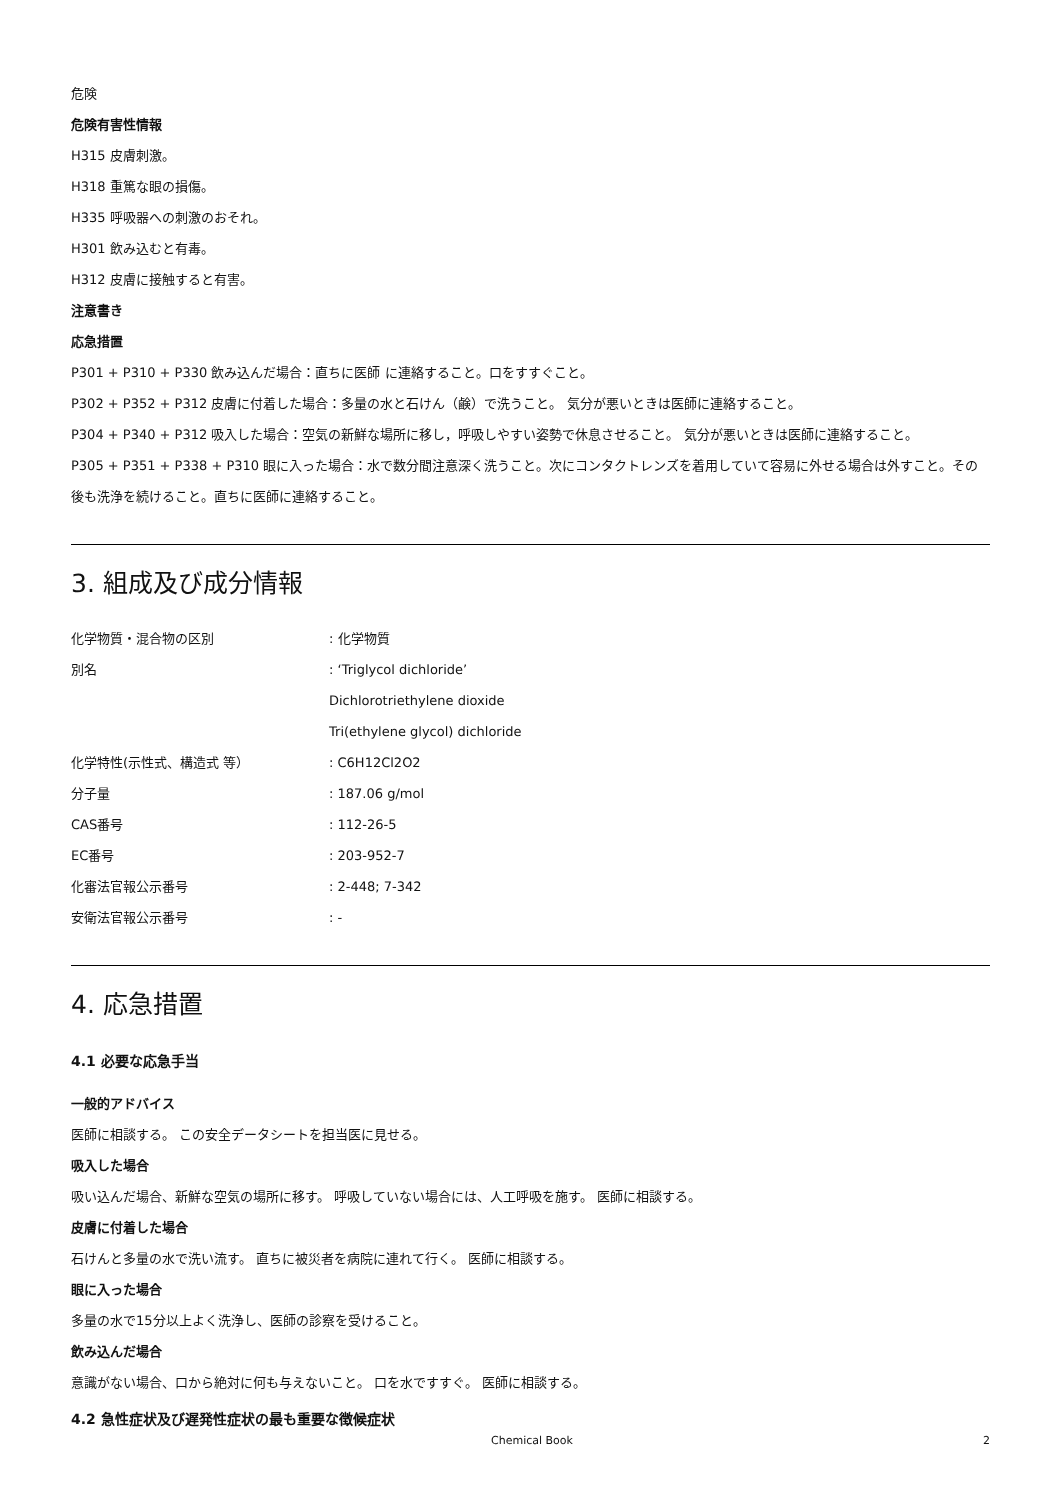危険
危険有害性情報
H315 皮膚刺激。
H318 重篤な眼の損傷。
H335 呼吸器への刺激のおそれ。
H301 飲み込むと有毒。
H312 皮膚に接触すると有害。
注意書き
応急措置
P301 + P310 + P330 飲み込んだ場合：直ちに医師 に連絡すること。口をすすぐこと。
P302 + P352 + P312 皮膚に付着した場合：多量の水と石けん（鹸）で洗うこと。 気分が悪いときは医師に連絡すること。
P304 + P340 + P312 吸入した場合：空気の新鮮な場所に移し，呼吸しやすい姿勢で休息させること。 気分が悪いときは医師に連絡すること。
P305 + P351 + P338 + P310 眼に入った場合：水で数分間注意深く洗うこと。次にコンタクトレンズを着用していて容易に外せる場合は外すこと。その後も洗浄を続けること。直ちに医師に連絡すること。
3. 組成及び成分情報
| 化学物質・混合物の区別 | : 化学物質 |
| 別名 | : ‘Triglycol dichloride’ |
| | Dichlorotriethylene dioxide |
| | Tri(ethylene glycol) dichloride |
| 化学特性(示性式、構造式 等） | : C6H12Cl2O2 |
| 分子量 | : 187.06 g/mol |
| CAS番号 | : 112-26-5 |
| EC番号 | : 203-952-7 |
| 化審法官報公示番号 | : 2-448; 7-342 |
| 安衛法官報公示番号 | : - |
4. 応急措置
4.1 必要な応急手当
一般的アドバイス
医師に相談する。 この安全データシートを担当医に見せる。
吸入した場合
吸い込んだ場合、新鮮な空気の場所に移す。 呼吸していない場合には、人工呼吸を施す。 医師に相談する。
皮膚に付着した場合
石けんと多量の水で洗い流す。 直ちに被災者を病院に連れて行く。 医師に相談する。
眼に入った場合
多量の水で15分以上よく洗浄し、医師の診察を受けること。
飲み込んだ場合
意識がない場合、口から絶対に何も与えないこと。 口を水ですすぐ。 医師に相談する。
4.2 急性症状及び遅発性症状の最も重要な徴候症状
Chemical Book 2